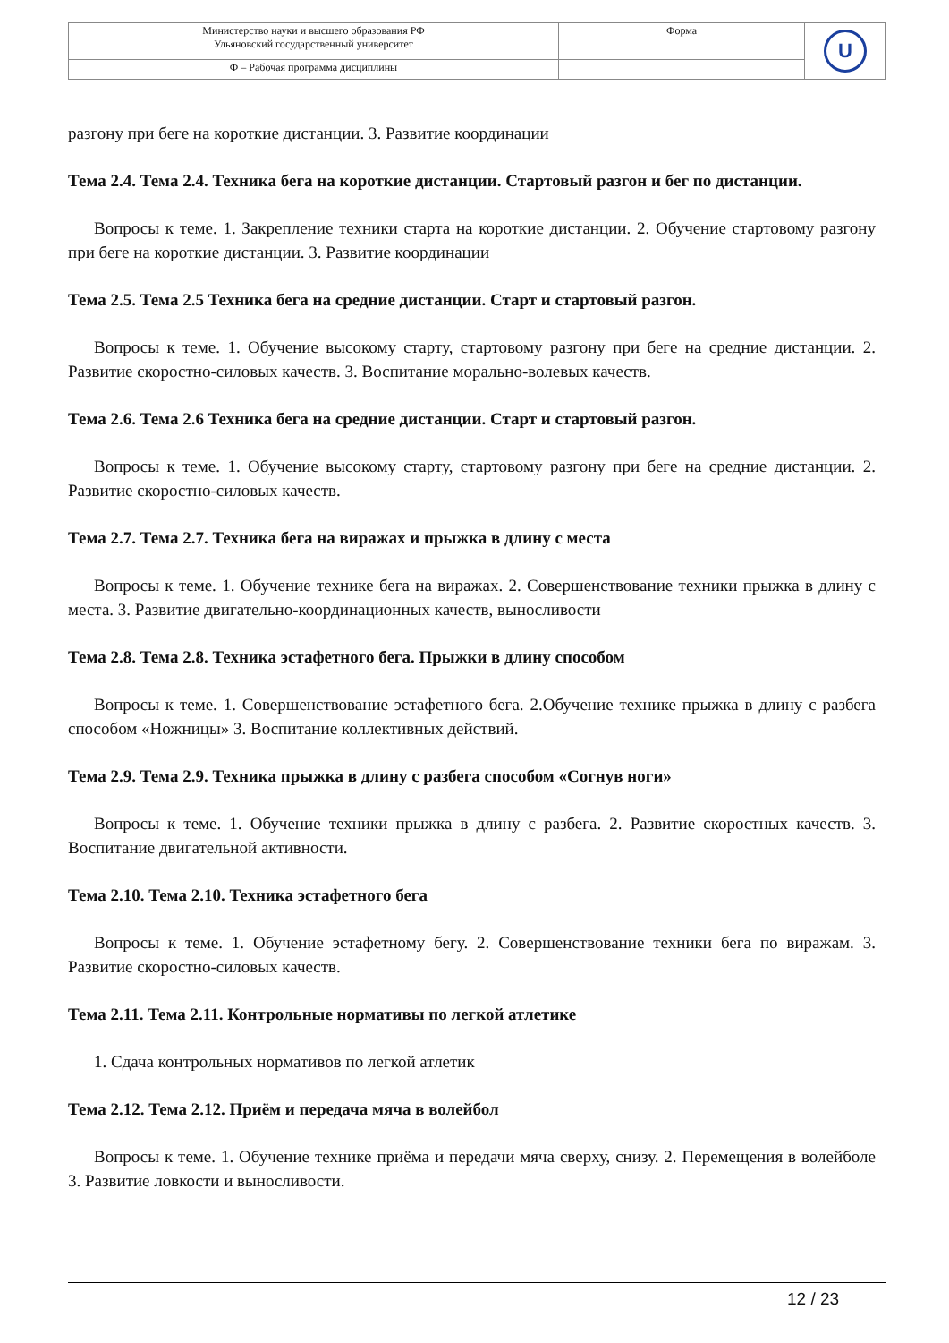| Министерство науки и высшего образования РФ Ульяновский государственный университет | Форма | U |
| Ф – Рабочая программа дисциплины | | |
разгону при беге на короткие дистанции. 3. Развитие координации
Тема 2.4. Тема 2.4. Техника бега на короткие дистанции. Стартовый разгон и бег по дистанции.
Вопросы к теме. 1. Закрепление техники старта на короткие дистанции. 2. Обучение стартовому разгону при беге на короткие дистанции. 3. Развитие координации
Тема 2.5. Тема 2.5 Техника бега на средние дистанции. Старт и стартовый разгон.
Вопросы к теме. 1. Обучение высокому старту, стартовому разгону при беге на средние дистанции. 2. Развитие скоростно-силовых качеств. 3. Воспитание морально-волевых качеств.
Тема 2.6. Тема 2.6 Техника бега на средние дистанции. Старт и стартовый разгон.
Вопросы к теме. 1. Обучение высокому старту, стартовому разгону при беге на средние дистанции. 2. Развитие скоростно-силовых качеств.
Тема 2.7. Тема 2.7. Техника бега на виражах и прыжка в длину с места
Вопросы к теме. 1. Обучение технике бега на виражах. 2. Совершенствование техники прыжка в длину с места. 3. Развитие двигательно-координационных качеств, выносливости
Тема 2.8. Тема 2.8. Техника эстафетного бега. Прыжки в длину способом
Вопросы к теме. 1. Совершенствование эстафетного бега. 2.Обучение технике прыжка в длину с разбега способом «Ножницы» 3. Воспитание коллективных действий.
Тема 2.9. Тема 2.9. Техника прыжка в длину с разбега способом «Согнув ноги»
Вопросы к теме. 1. Обучение техники прыжка в длину с разбега. 2. Развитие скоростных качеств. 3. Воспитание двигательной активности.
Тема 2.10. Тема 2.10. Техника эстафетного бега
Вопросы к теме. 1. Обучение эстафетному бегу. 2. Совершенствование техники бега по виражам. 3. Развитие скоростно-силовых качеств.
Тема 2.11. Тема 2.11. Контрольные нормативы по легкой атлетике
1. Сдача контрольных нормативов по легкой атлетик
Тема 2.12. Тема 2.12. Приём и передача мяча в волейбол
Вопросы к теме. 1. Обучение технике приёма и передачи мяча сверху, снизу. 2. Перемещения в волейболе 3. Развитие ловкости и выносливости.
12 / 23